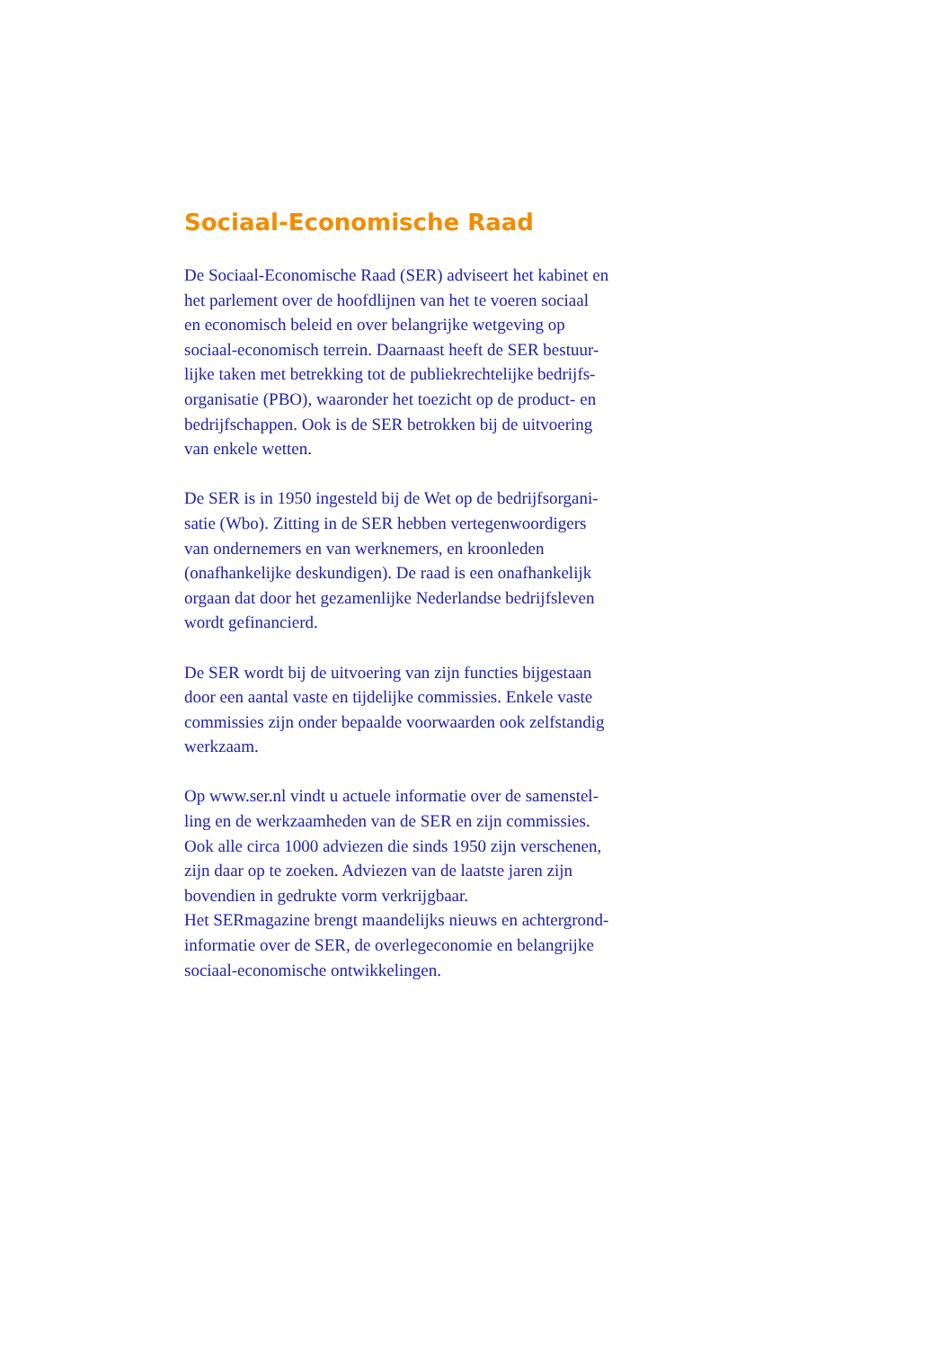Sociaal-Economische Raad
De Sociaal-Economische Raad (SER) adviseert het kabinet en
het parlement over de hoofdlijnen van het te voeren sociaal
en economisch beleid en over belangrijke wetgeving op
sociaal-economisch terrein. Daarnaast heeft de SER bestuur-
lijke taken met betrekking tot de publiekrechtelijke bedrijfs-
organisatie (PBO), waaronder het toezicht op de product- en
bedrijfschappen. Ook is de SER betrokken bij de uitvoering
van enkele wetten.
De SER is in 1950 ingesteld bij de Wet op de bedrijfsorgani-
satie (Wbo). Zitting in de SER hebben vertegenwoordigers
van ondernemers en van werknemers, en kroonleden
(onafhankelijke deskundigen). De raad is een onafhankelijk
orgaan dat door het gezamenlijke Nederlandse bedrijfsleven
wordt gefinancierd.
De SER wordt bij de uitvoering van zijn functies bijgestaan
door een aantal vaste en tijdelijke commissies. Enkele vaste
commissies zijn onder bepaalde voorwaarden ook zelfstandig
werkzaam.
Op www.ser.nl vindt u actuele informatie over de samenstel-
ling en de werkzaamheden van de SER en zijn commissies.
Ook alle circa 1000 adviezen die sinds 1950 zijn verschenen,
zijn daar op te zoeken. Adviezen van de laatste jaren zijn
bovendien in gedrukte vorm verkrijgbaar.
Het SERmagazine brengt maandelijks nieuws en achtergrond-
informatie over de SER, de overlegeconomie en belangrijke
sociaal-economische ontwikkelingen.